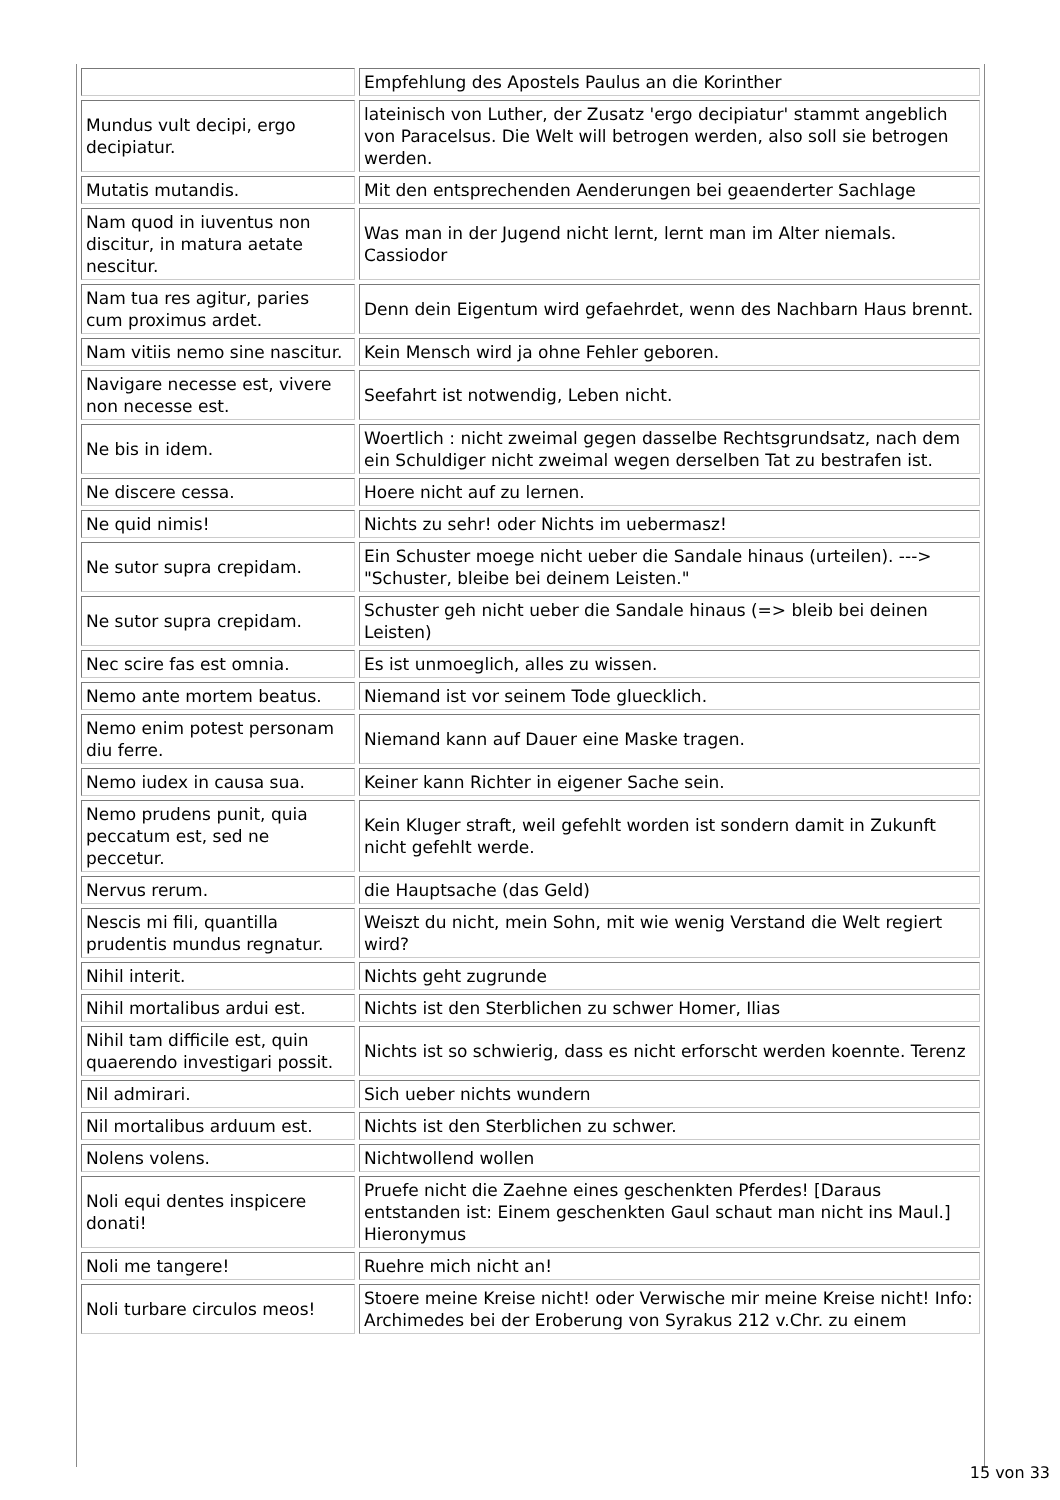| | Empfehlung des Apostels Paulus an die Korinther |
| Mundus vult decipi, ergo decipiatur. | lateinisch von Luther, der Zusatz 'ergo decipiatur' stammt angeblich von Paracelsus. Die Welt will betrogen werden, also soll sie betrogen werden. |
| Mutatis mutandis. | Mit den entsprechenden Aenderungen bei geaenderter Sachlage |
| Nam quod in iuventus non discitur, in matura aetate nescitur. | Was man in der Jugend nicht lernt, lernt man im Alter niemals. Cassiodor |
| Nam tua res agitur, paries cum proximus ardet. | Denn dein Eigentum wird gefaehrdet, wenn des Nachbarn Haus brennt. |
| Nam vitiis nemo sine nascitur. | Kein Mensch wird ja ohne Fehler geboren. |
| Navigare necesse est, vivere non necesse est. | Seefahrt ist notwendig, Leben nicht. |
| Ne bis in idem. | Woertlich : nicht zweimal gegen dasselbe Rechtsgrundsatz, nach dem ein Schuldiger nicht zweimal wegen derselben Tat zu bestrafen ist. |
| Ne discere cessa. | Hoere nicht auf zu lernen. |
| Ne quid nimis! | Nichts zu sehr! oder Nichts im uebermasz! |
| Ne sutor supra crepidam. | Ein Schuster moege nicht ueber die Sandale hinaus (urteilen). ---> "Schuster, bleibe bei deinem Leisten." |
| Ne sutor supra crepidam. | Schuster geh nicht ueber die Sandale hinaus (=> bleib bei deinen Leisten) |
| Nec scire fas est omnia. | Es ist unmoeglich, alles zu wissen. |
| Nemo ante mortem beatus. | Niemand ist vor seinem Tode gluecklich. |
| Nemo enim potest personam diu ferre. | Niemand kann auf Dauer eine Maske tragen. |
| Nemo iudex in causa sua. | Keiner kann Richter in eigener Sache sein. |
| Nemo prudens punit, quia peccatum est, sed ne peccetur. | Kein Kluger straft, weil gefehlt worden ist sondern damit in Zukunft nicht gefehlt werde. |
| Nervus rerum. | die Hauptsache (das Geld) |
| Nescis mi fili, quantilla prudentis mundus regnatur. | Weiszt du nicht, mein Sohn, mit wie wenig Verstand die Welt regiert wird? |
| Nihil interit. | Nichts geht zugrunde |
| Nihil mortalibus ardui est. | Nichts ist den Sterblichen zu schwer Homer, Ilias |
| Nihil tam difficile est, quin quaerendo investigari possit. | Nichts ist so schwierig, dass es nicht erforscht werden koennte. Terenz |
| Nil admirari. | Sich ueber nichts wundern |
| Nil mortalibus arduum est. | Nichts ist den Sterblichen zu schwer. |
| Nolens volens. | Nichtwollend wollen |
| Noli equi dentes inspicere donati! | Pruefe nicht die Zaehne eines geschenkten Pferdes! [Daraus entstanden ist: Einem geschenkten Gaul schaut man nicht ins Maul.] Hieronymus |
| Noli me tangere! | Ruehre mich nicht an! |
| Noli turbare circulos meos! | Stoere meine Kreise nicht! oder Verwische mir meine Kreise nicht! Info: Archimedes bei der Eroberung von Syrakus 212 v.Chr. zu einem |
15 von 33